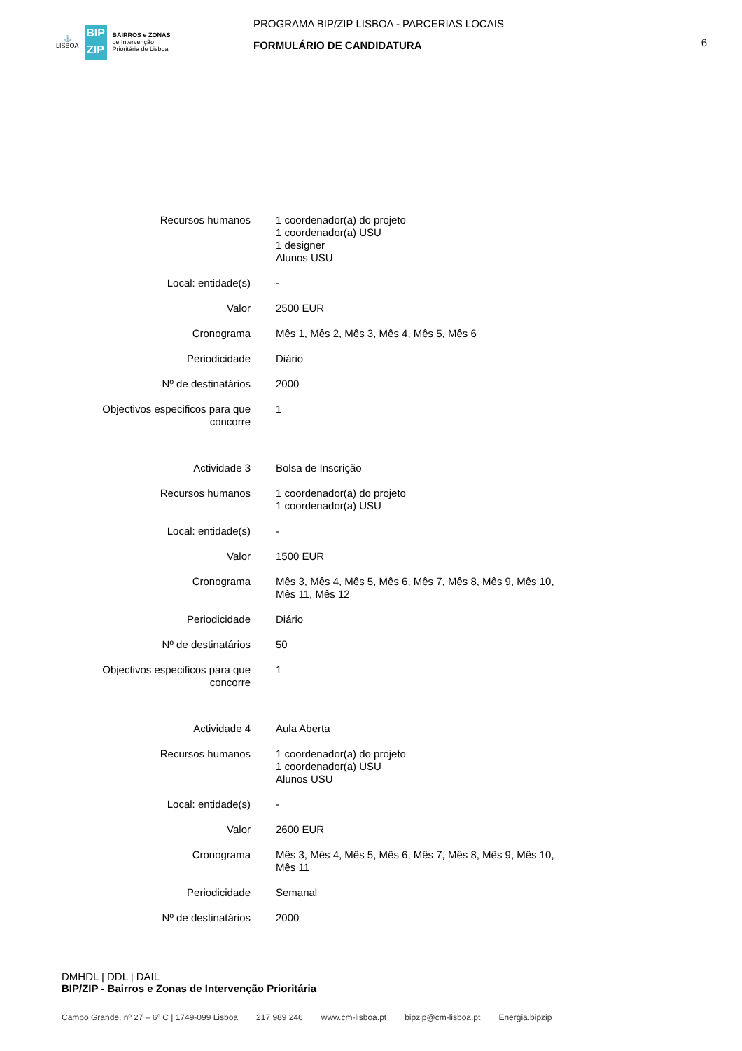⚓
LISBOA
BIP
ZIP
BAIRROS e ZONAS
de Intervenção
Prioritária de Lisboa
PROGRAMA BIP/ZIP LISBOA - PARCERIAS LOCAIS
FORMULÁRIO DE CANDIDATURA
6
| Recursos humanos | 1 coordenador(a) do projeto 1 coordenador(a) USU 1 designer Alunos USU |
| Local: entidade(s) | - |
| Valor | 2500 EUR |
| Cronograma | Mês 1, Mês 2, Mês 3, Mês 4, Mês 5, Mês 6 |
| Periodicidade | Diário |
| Nº de destinatários | 2000 |
| Objectivos especificos para que concorre | 1 |
| Actividade 3 | Bolsa de Inscrição |
| Recursos humanos | 1 coordenador(a) do projeto 1 coordenador(a) USU |
| Local: entidade(s) | - |
| Valor | 1500 EUR |
| Cronograma | Mês 3, Mês 4, Mês 5, Mês 6, Mês 7, Mês 8, Mês 9, Mês 10, Mês 11, Mês 12 |
| Periodicidade | Diário |
| Nº de destinatários | 50 |
| Objectivos especificos para que concorre | 1 |
| Actividade 4 | Aula Aberta |
| Recursos humanos | 1 coordenador(a) do projeto 1 coordenador(a) USU Alunos USU |
| Local: entidade(s) | - |
| Valor | 2600 EUR |
| Cronograma | Mês 3, Mês 4, Mês 5, Mês 6, Mês 7, Mês 8, Mês 9, Mês 10, Mês 11 |
| Periodicidade | Semanal |
| Nº de destinatários | 2000 |
DMHDL | DDL | DAIL
BIP/ZIP - Bairros e Zonas de Intervenção Prioritária
Campo Grande, nº 27 – 6º C | 1749-099 Lisboa 217 989 246 www.cm-lisboa.pt bipzip@cm-lisboa.pt Energia.bipzip